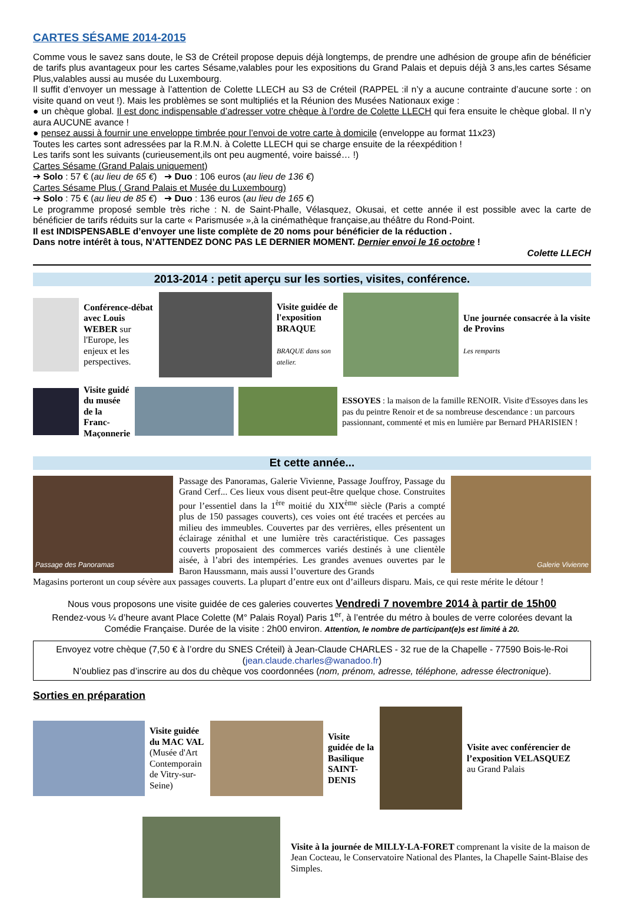CARTES SÉSAME 2014-2015
Comme vous le savez sans doute, le S3 de Créteil propose depuis déjà longtemps, de prendre une adhésion de groupe afin de bénéficier de tarifs plus avantageux pour les cartes Sésame,valables pour les expositions du Grand Palais et depuis déjà 3 ans,les cartes Sésame Plus,valables aussi au musée du Luxembourg.
Il suffit d’envoyer un message à l’attention de Colette LLECH au S3 de Créteil (RAPPEL :il n’y a aucune contrainte d’aucune sorte : on visite quand on veut !). Mais les problèmes se sont multipliés et la Réunion des Musées Nationaux exige :
● un chèque global. Il est donc indispensable d’adresser votre chèque à l’ordre de Colette LLECH qui fera ensuite le chèque global. Il n’y aura AUCUNE avance !
● pensez aussi à fournir une enveloppe timbrée pour l’envoi de votre carte à domicile (enveloppe au format 11x23)
Toutes les cartes sont adressées par la R.M.N. à Colette LLECH qui se charge ensuite de la réexpédition !
Les tarifs sont les suivants (curieusement,ils ont peu augmenté, voire baissé… !)
Cartes Sésame (Grand Palais uniquement)
➔ Solo : 57 € (au lieu de 65 €) ➔ Duo : 106 euros (au lieu de 136 €)
Cartes Sésame Plus ( Grand Palais et Musée du Luxembourg)
➔ Solo : 75 € (au lieu de 85 €) ➔ Duo : 136 euros (au lieu de 165 €)
Le programme proposé semble très riche : N. de Saint-Phalle, Vélasquez, Okusai, et cette année il est possible avec la carte de bénéficier de tarifs réduits sur la carte « Parismusée »,à la cinémathèque française,au théâtre du Rond-Point.
Il est INDISPENSABLE d’envoyer une liste complète de 20 noms pour bénéficier de la réduction .
Dans notre intérêt à tous, N’ATTENDEZ DONC PAS LE DERNIER MOMENT. Dernier envoi le 16 octobre !
Colette LLECH
2013-2014 : petit aperçu sur les sorties, visites, conférence.
Conférence-débat avec Louis WEBER sur l'Europe, les enjeux et les perspectives.
Visite guidée de l'exposition BRAQUE
BRAQUE dans son atelier.
Une journée consacrée à la visite de Provins
Les remparts
Visite guidé du musée de la Franc-Maçonnerie
ESSOYES : la maison de la famille RENOIR. Visite d'Essoyes dans les pas du peintre Renoir et de sa nombreuse descendance : un parcours passionnant, commenté et mis en lumière par Bernard PHARISIEN !
Et cette année...
Passage des Panoramas
Passage des Panoramas, Galerie Vivienne, Passage Jouffroy, Passage du Grand Cerf... Ces lieux vous disent peut-être quelque chose. Construites pour l’essentiel dans la 1<sup>ère</sup> moitié du XIX<sup>ème</sup> siècle (Paris a compté plus de 150 passages couverts), ces voies ont été tracées et percées au milieu des immeubles. Couvertes par des verrières, elles présentent un éclairage zénithal et une lumière très caractéristique. Ces passages couverts proposaient des commerces variés destinés à une clientèle aisée, à l’abri des intempéries. Les grandes avenues ouvertes par le Baron Haussmann, mais aussi l’ouverture des Grands
Galerie Vivienne
Magasins porteront un coup sévère aux passages couverts. La plupart d’entre eux ont d’ailleurs disparu. Mais, ce qui reste mérite le détour !
Nous vous proposons une visite guidée de ces galeries couvertes Vendredi 7 novembre 2014 à partir de 15h00
Rendez-vous ¼ d’heure avant Place Colette (M° Palais Royal) Paris 1<sup>er</sup>, à l’entrée du métro à boules de verre colorées devant la Comédie Française. Durée de la visite : 2h00 environ. Attention, le nombre de participant(e)s est limité à 20.
Envoyez votre chèque (7,50 € à l’ordre du SNES Créteil) à Jean-Claude CHARLES - 32 rue de la Chapelle - 77590 Bois-le-Roi
(jean.claude.charles@wanadoo.fr)
N’oubliez pas d’inscrire au dos du chèque vos coordonnées (nom, prénom, adresse, téléphone, adresse électronique).
Sorties en préparation
Visite guidée du MAC VAL
(Musée d'Art Contemporain de Vitry-sur-Seine)
Visite guidée de la Basilique SAINT-DENIS
Visite avec conférencier de l’exposition VELASQUEZ
au Grand Palais
Visite à la journée de MILLY-LA-FORET comprenant la visite de la maison de Jean Cocteau, le Conservatoire National des Plantes, la Chapelle Saint-Blaise des Simples.